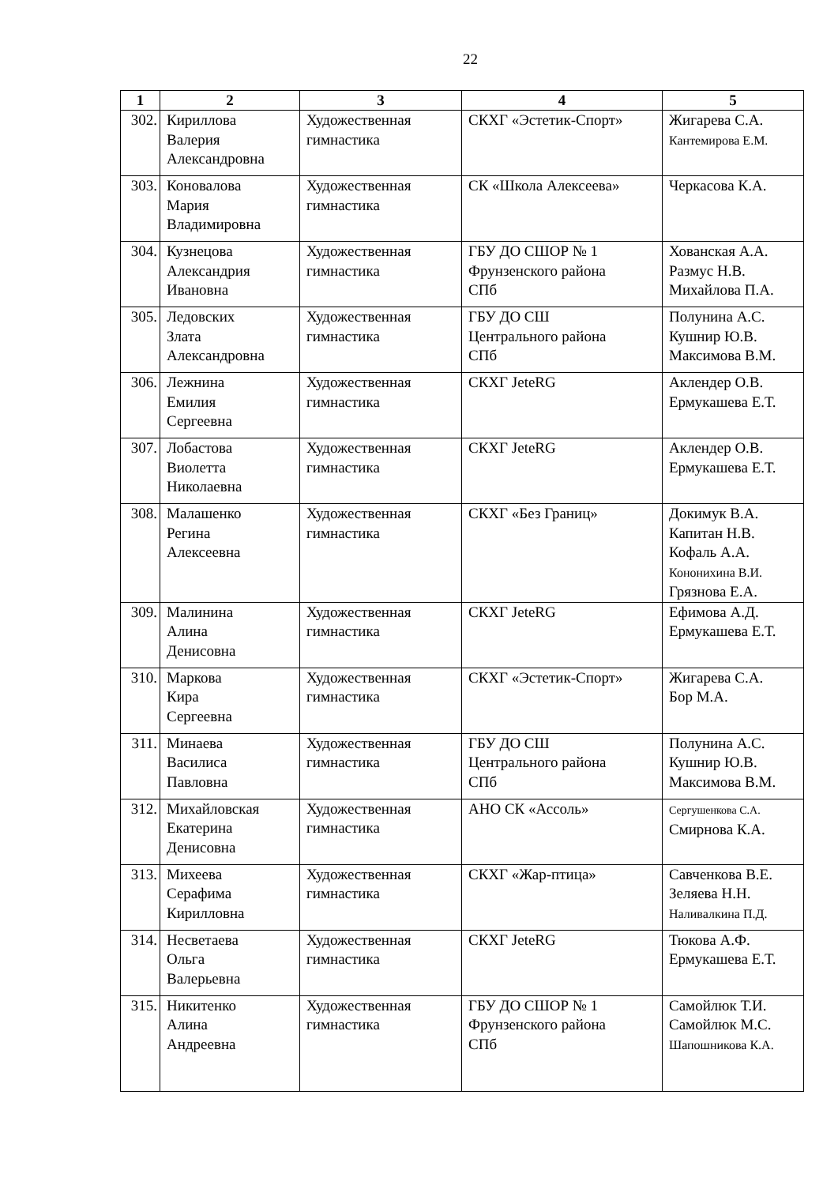22
| 1 | 2 | 3 | 4 | 5 |
| --- | --- | --- | --- | --- |
| 302. | Кириллова Валерия Александровна | Художественная гимнастика | СКХГ «Эстетик-Спорт» | Жигарева С.А. Кантемирова Е.М. |
| 303. | Коновалова Мария Владимировна | Художественная гимнастика | СК «Школа Алексеева» | Черкасова К.А. |
| 304. | Кузнецова Александрия Ивановна | Художественная гимнастика | ГБУ ДО СШОР № 1 Фрунзенского района СПб | Хованская А.А. Размус Н.В. Михайлова П.А. |
| 305. | Ледовских Злата Александровна | Художественная гимнастика | ГБУ ДО СШ Центрального района СПб | Полунина А.С. Кушнир Ю.В. Максимова В.М. |
| 306. | Лежнина Емилия Сергеевна | Художественная гимнастика | СКХГ JeteRG | Аклендер О.В. Ермукашева Е.Т. |
| 307. | Лобастова Виолетта Николаевна | Художественная гимнастика | СКХГ JeteRG | Аклендер О.В. Ермукашева Е.Т. |
| 308. | Малашенко Регина Алексеевна | Художественная гимнастика | СКХГ «Без Границ» | Докимук В.А. Капитан Н.В. Кофаль А.А. Кононихина В.И. Грязнова Е.А. |
| 309. | Малинина Алина Денисовна | Художественная гимнастика | СКХГ JeteRG | Ефимова А.Д. Ермукашева Е.Т. |
| 310. | Маркова Кира Сергеевна | Художественная гимнастика | СКХГ «Эстетик-Спорт» | Жигарева С.А. Бор М.А. |
| 311. | Минаева Василиса Павловна | Художественная гимнастика | ГБУ ДО СШ Центрального района СПб | Полунина А.С. Кушнир Ю.В. Максимова В.М. |
| 312. | Михайловская Екатерина Денисовна | Художественная гимнастика | АНО СК «Ассоль» | Сергушенкова С.А. Смирнова К.А. |
| 313. | Михеева Серафима Кирилловна | Художественная гимнастика | СКХГ «Жар-птица» | Савченкова В.Е. Зеляева Н.Н. Наливалкина П.Д. |
| 314. | Несветаева Ольга Валерьевна | Художественная гимнастика | СКХГ JeteRG | Тюкова А.Ф. Ермукашева Е.Т. |
| 315. | Никитенко Алина Андреевна | Художественная гимнастика | ГБУ ДО СШОР № 1 Фрунзенского района СПб | Самойлюк Т.И. Самойлюк М.С. Шапошникова К.А. |